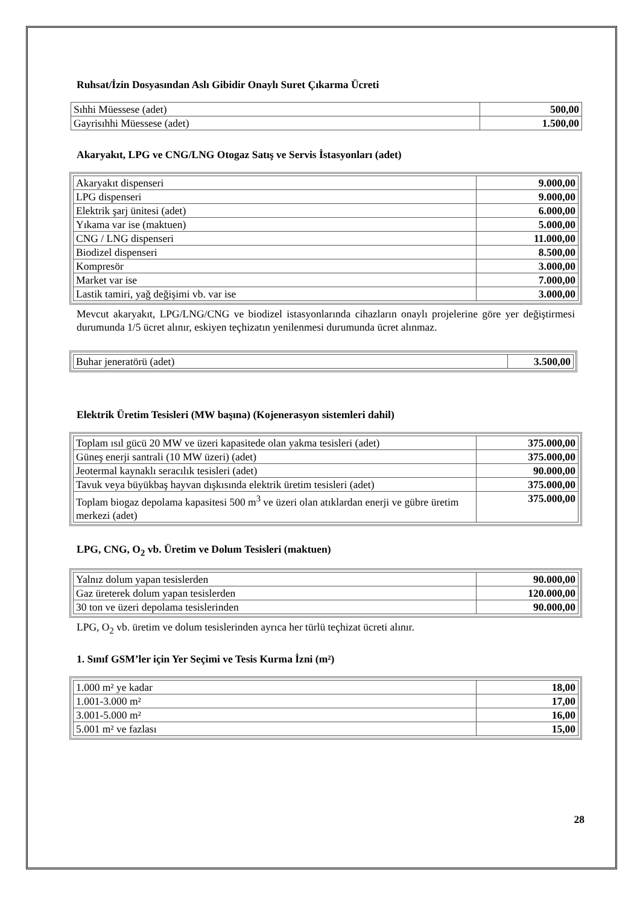Ruhsat/İzin Dosyasından Aslı Gibidir Onaylı Suret Çıkarma Ücreti
| Sıhhi Müessese (adet) | 500,00 |
| Gayrisıhhi Müessese (adet) | 1.500,00 |
Akaryakıt, LPG ve CNG/LNG Otogaz Satış ve Servis İstasyonları (adet)
| Akaryakıt dispenseri | 9.000,00 |
| LPG dispenseri | 9.000,00 |
| Elektrik şarj ünitesi (adet) | 6.000,00 |
| Yıkama var ise (maktuen) | 5.000,00 |
| CNG / LNG dispenseri | 11.000,00 |
| Biodizel dispenseri | 8.500,00 |
| Kompresör | 3.000,00 |
| Market var ise | 7.000,00 |
| Lastik tamiri, yağ değişimi vb. var ise | 3.000,00 |
Mevcut akaryakıt, LPG/LNG/CNG ve biodizel istasyonlarında cihazların onaylı projelerine göre yer değiştirmesi durumunda 1/5 ücret alınır, eskiyen teçhizatın yenilenmesi durumunda ücret alınmaz.
| Buhar jeneratörü (adet) | 3.500,00 |
Elektrik Üretim Tesisleri (MW başına) (Kojenerasyon sistemleri dahil)
| Toplam ısıl gücü 20 MW ve üzeri kapasitede olan yakma tesisleri (adet) | 375.000,00 |
| Güneş enerji santrali (10 MW üzeri) (adet) | 375.000,00 |
| Jeotermal kaynaklı seracılık tesisleri (adet) | 90.000,00 |
| Tavuk veya büyükbaş hayvan dışkısında elektrik üretim tesisleri (adet) | 375.000,00 |
| Toplam biogaz depolama kapasitesi 500 m<sup>3</sup> ve üzeri olan atıklardan enerji ve gübre üretim merkezi (adet) | 375.000,00 |
LPG, CNG, O<sub>2</sub> vb. Üretim ve Dolum Tesisleri (maktuen)
| Yalnız dolum yapan tesislerden | 90.000,00 |
| Gaz üreterek dolum yapan tesislerden | 120.000,00 |
| 30 ton ve üzeri depolama tesislerinden | 90.000,00 |
LPG, O<sub>2</sub> vb. üretim ve dolum tesislerinden ayrıca her türlü teçhizat ücreti alınır.
1. Sınıf GSM’ler için Yer Seçimi ve Tesis Kurma İzni (m²)
| 1.000 m² ye kadar | 18,00 |
| 1.001-3.000 m² | 17,00 |
| 3.001-5.000 m² | 16,00 |
| 5.001 m² ve fazlası | 15,00 |
28